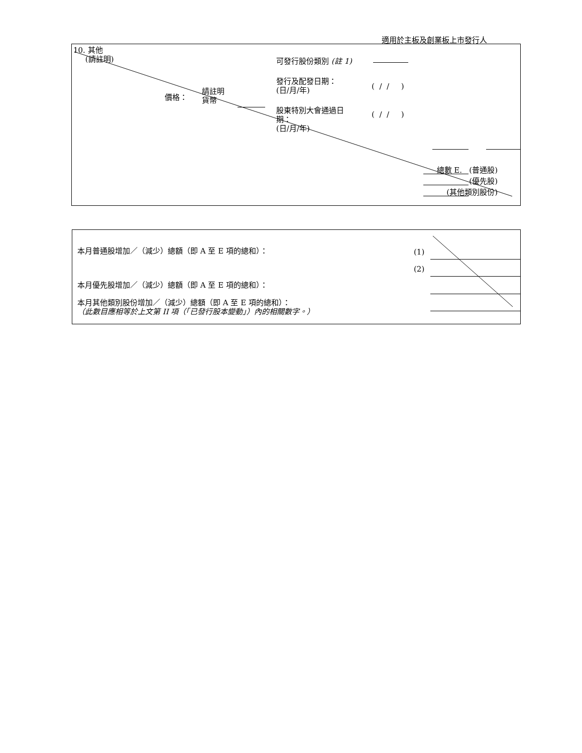適用於主板及創業板上市發行人
10. 其他
(請註明)
可發行股份類別 (註 1)
發行及配發日期：
(日/月/年)
( / / )
價格：
請註明
貨幣
股東特別大會通過日
期：
(日/月/年)
( / / )
總數 E. (普通股)
(優先股)
(其他類別股份)
本月普通股增加／（減少）總額（即 A 至 E 項的總和）：
(1)
(2)
本月優先股增加／（減少）總額（即 A 至 E 項的總和）：
本月其他類別股份增加／（減少）總額（即 A 至 E 項的總和）：
（此數目應相等於上文第 II 項（「已發行股本變動」）內的相關數字。）